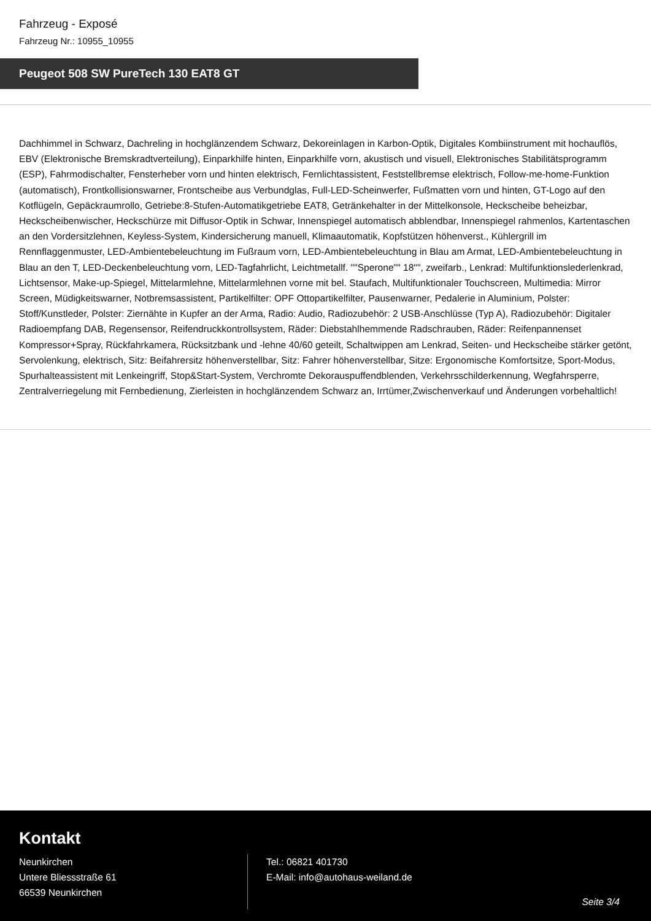Fahrzeug - Exposé
Fahrzeug Nr.: 10955_10955
Peugeot 508 SW PureTech 130 EAT8 GT
Dachhimmel in Schwarz, Dachreling in hochglänzendem Schwarz, Dekoreinlagen in Karbon-Optik, Digitales Kombiinstrument mit hochauflös, EBV (Elektronische Bremskradtverteilung), Einparkhilfe hinten, Einparkhilfe vorn, akustisch und visuell, Elektronisches Stabilitätsprogramm (ESP), Fahrmodischalter, Fensterheber vorn und hinten elektrisch, Fernlichtassistent, Feststellbremse elektrisch, Follow-me-home-Funktion (automatisch), Frontkollisionswarner, Frontscheibe aus Verbundglas, Full-LED-Scheinwerfer, Fußmatten vorn und hinten, GT-Logo auf den Kotflügeln, Gepäckraumrollo, Getriebe:8-Stufen-Automatikgetriebe EAT8, Getränkehalter in der Mittelkonsole, Heckscheibe beheizbar, Heckscheibenwischer, Heckschürze mit Diffusor-Optik in Schwar, Innenspiegel automatisch abblendbar, Innenspiegel rahmenlos, Kartentaschen an den Vordersitzlehnen, Keyless-System, Kindersicherung manuell, Klimaautomatik, Kopfstützen höhenverst., Kühlergrill im Rennflaggenmuster, LED-Ambientebeleuchtung im Fußraum vorn, LED-Ambientebeleuchtung in Blau am Armat, LED-Ambientebeleuchtung in Blau an den T, LED-Deckenbeleuchtung vorn, LED-Tagfahrlicht, Leichtmetallf. ""Sperone"" 18"", zweifarb., Lenkrad: Multifunktionslederlenkrad, Lichtsensor, Make-up-Spiegel, Mittelarmlehne, Mittelarmlehnen vorne mit bel. Staufach, Multifunktionaler Touchscreen, Multimedia: Mirror Screen, Müdigkeitswarner, Notbremsassistent, Partikelfilter: OPF Ottopartikelfilter, Pausenwarner, Pedalerie in Aluminium, Polster: Stoff/Kunstleder, Polster: Ziernähte in Kupfer an der Arma, Radio: Audio, Radiozubehör: 2 USB-Anschlüsse (Typ A), Radiozubehör: Digitaler Radioempfang DAB, Regensensor, Reifendruckkontrollsystem, Räder: Diebstahlhemmende Radschrauben, Räder: Reifenpannenset Kompressor+Spray, Rückfahrkamera, Rücksitzbank und -lehne 40/60 geteilt, Schaltwippen am Lenkrad, Seiten- und Heckscheibe stärker getönt, Servolenkung, elektrisch, Sitz: Beifahrersitz höhenverstellbar, Sitz: Fahrer höhenverstellbar, Sitze: Ergonomische Komfortsitze, Sport-Modus, Spurhalteassistent mit Lenkeingriff, Stop&Start-System, Verchromte Dekorauspuffendblenden, Verkehrsschilderkennung, Wegfahrsperre, Zentralverriegelung mit Fernbedienung, Zierleisten in hochglänzendem Schwarz an, Irrtümer,Zwischenverkauf und Änderungen vorbehaltlich!
Kontakt
Neunkirchen
Untere Bliessstraße 61
66539 Neunkirchen
Tel.: 06821 401730
E-Mail: info@autohaus-weiland.de
Seite 3/4